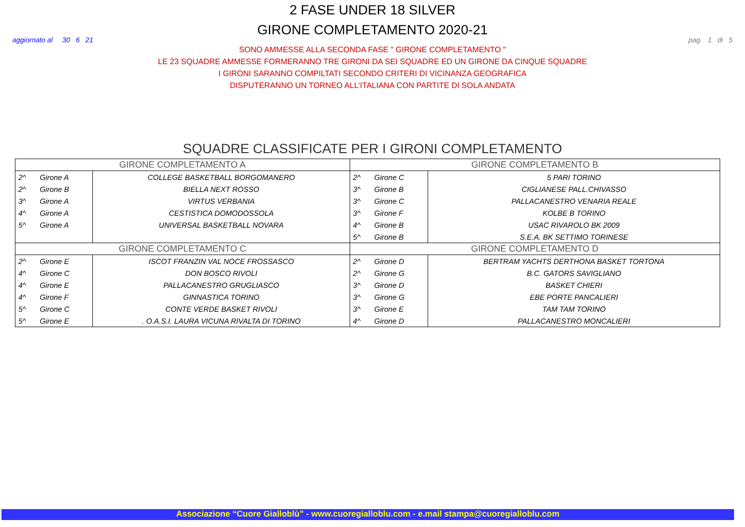2 FASE UNDER 18 SILVER
GIRONE COMPLETAMENTO 2020-21
aggiornato al 30 6 21 pag. 1 di 5
SONO AMMESSE ALLA SECONDA FASE " GIRONE COMPLETAMENTO "
LE 23 SQUADRE AMMESSE FORMERANNO TRE GIRONI DA SEI SQUADRE ED UN GIRONE DA CINQUE SQUADRE
I GIRONI SARANNO COMPILTATI SECONDO CRITERI DI VICINANZA GEOGRAFICA
DISPUTERANNO UN TORNEO ALL'ITALIANA CON PARTITE DI SOLA ANDATA
SQUADRE CLASSIFICATE PER I GIRONI COMPLETAMENTO
| GIRONE COMPLETAMENTO A | | | GIRONE COMPLETAMENTO B | | |
| --- | --- | --- | --- | --- | --- |
| 2^ | Girone A | COLLEGE BASKETBALL BORGOMANERO | 2^ | Girone C | 5 PARI TORINO |
| 2^ | Girone B | BIELLA NEXT ROSSO | 3^ | Girone B | CIGLIANESE PALL.CHIVASSO |
| 3^ | Girone A | VIRTUS VERBANIA | 3^ | Girone C | PALLACANESTRO VENARIA REALE |
| 4^ | Girone A | CESTISTICA DOMODOSSOLA | 3^ | Girone F | KOLBE B TORINO |
| 5^ | Girone A | UNIVERSAL BASKETBALL NOVARA | 4^ | Girone B | USAC RIVAROLO BK 2009 |
| | | | 5^ | Girone B | S.E.A. BK SETTIMO TORINESE |
| GIRONE COMPLETAMENTO C | | | GIRONE COMPLETAMENTO D | | |
| 2^ | Girone E | ISCOT FRANZIN VAL NOCE FROSSASCO | 2^ | Girone D | BERTRAM YACHTS DERTHONA BASKET TORTONA |
| 4^ | Girone C | DON BOSCO RIVOLI | 2^ | Girone G | B.C. GATORS SAVIGLIANO |
| 4^ | Girone E | PALLACANESTRO GRUGLIASCO | 3^ | Girone D | BASKET CHIERI |
| 4^ | Girone F | GINNASTICA TORINO | 3^ | Girone G | EBE PORTE PANCALIERI |
| 5^ | Girone C | CONTE VERDE BASKET RIVOLI | 3^ | Girone E | TAM TAM TORINO |
| 5^ | Girone E | . O.A.S.I. LAURA VICUNA RIVALTA DI TORINO | 4^ | Girone D | PALLACANESTRO MONCALIERI |
Associazione “Cuore Gialloblù” - www.cuoregialloblu.com - e.mail stampa@cuoregialloblu.com